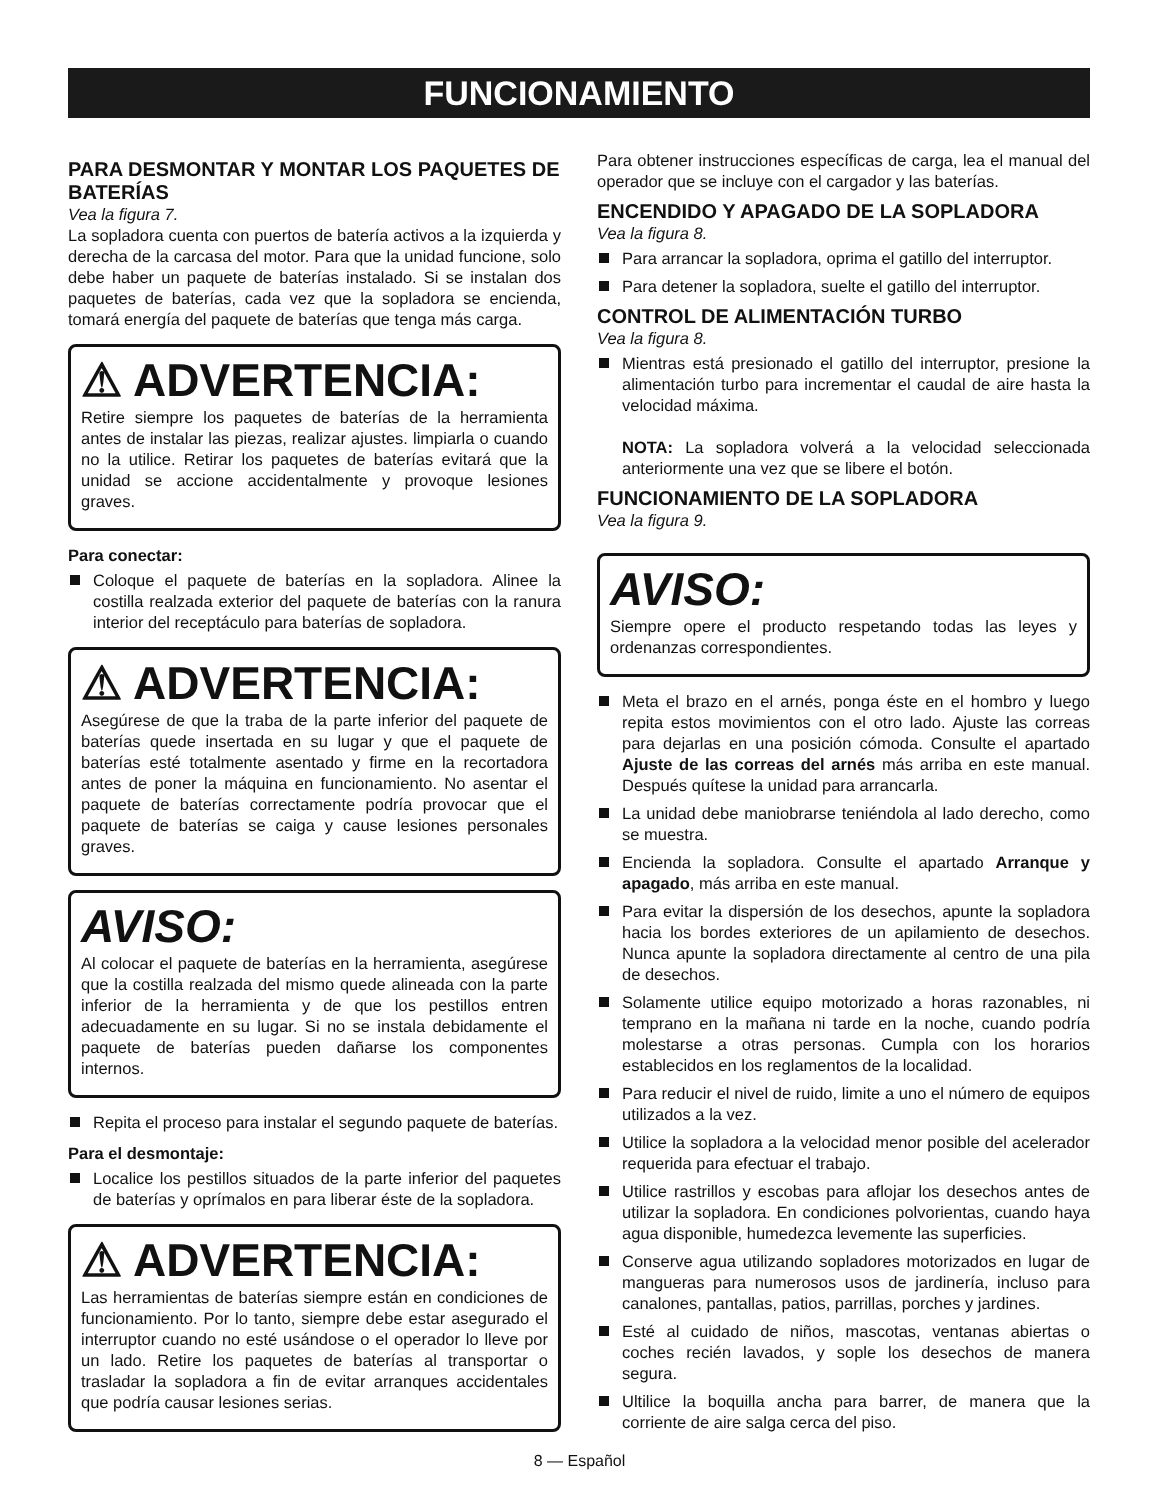FUNCIONAMIENTO
PARA DESMONTAR Y MONTAR LOS PAQUETES DE BATERÍAS
Vea la figura 7.
La sopladora cuenta con puertos de batería activos a la izquierda y derecha de la carcasa del motor. Para que la unidad funcione, solo debe haber un paquete de baterías instalado. Si se instalan dos paquetes de baterías, cada vez que la sopladora se encienda, tomará energía del paquete de baterías que tenga más carga.
⚠ ADVERTENCIA:
Retire siempre los paquetes de baterías de la herramienta antes de instalar las piezas, realizar ajustes. limpiarla o cuando no la utilice. Retirar los paquetes de baterías evitará que la unidad se accione accidentalmente y provoque lesiones graves.
Para conectar:
Coloque el paquete de baterías en la sopladora. Alinee la costilla realzada exterior del paquete de baterías con la ranura interior del receptáculo para baterías de sopladora.
⚠ ADVERTENCIA:
Asegúrese de que la traba de la parte inferior del paquete de baterías quede insertada en su lugar y que el paquete de baterías esté totalmente asentado y firme en la recortadora antes de poner la máquina en funcionamiento. No asentar el paquete de baterías correctamente podría provocar que el paquete de baterías se caiga y cause lesiones personales graves.
AVISO:
Al colocar el paquete de baterías en la herramienta, asegúrese que la costilla realzada del mismo quede alineada con la parte inferior de la herramienta y de que los pestillos entren adecuadamente en su lugar. Si no se instala debidamente el paquete de baterías pueden dañarse los componentes internos.
Repita el proceso para instalar el segundo paquete de baterías.
Para el desmontaje:
Localice los pestillos situados de la parte inferior del paquetes de baterías y oprímalos en para liberar éste de la sopladora.
⚠ ADVERTENCIA:
Las herramientas de baterías siempre están en condiciones de funcionamiento. Por lo tanto, siempre debe estar asegurado el interruptor cuando no esté usándose o el operador lo lleve por un lado. Retire los paquetes de baterías al transportar o trasladar la sopladora a fin de evitar arranques accidentales que podría causar lesiones serias.
Para obtener instrucciones específicas de carga, lea el manual del operador que se incluye con el cargador y las baterías.
ENCENDIDO Y APAGADO DE LA SOPLADORA
Vea la figura 8.
Para arrancar la sopladora, oprima el gatillo del interruptor.
Para detener la sopladora, suelte el gatillo del interruptor.
CONTROL DE ALIMENTACIÓN TURBO
Vea la figura 8.
Mientras está presionado el gatillo del interruptor, presione la alimentación turbo para incrementar el caudal de aire hasta la velocidad máxima.
NOTA: La sopladora volverá a la velocidad seleccionada anteriormente una vez que se libere el botón.
FUNCIONAMIENTO DE LA SOPLADORA
Vea la figura 9.
AVISO:
Siempre opere el producto respetando todas las leyes y ordenanzas correspondientes.
Meta el brazo en el arnés, ponga éste en el hombro y luego repita estos movimientos con el otro lado. Ajuste las correas para dejarlas en una posición cómoda. Consulte el apartado Ajuste de las correas del arnés más arriba en este manual. Después quítese la unidad para arrancarla.
La unidad debe maniobrarse teniéndola al lado derecho, como se muestra.
Encienda la sopladora. Consulte el apartado Arranque y apagado, más arriba en este manual.
Para evitar la dispersión de los desechos, apunte la sopladora hacia los bordes exteriores de un apilamiento de desechos. Nunca apunte la sopladora directamente al centro de una pila de desechos.
Solamente utilice equipo motorizado a horas razonables, ni temprano en la mañana ni tarde en la noche, cuando podría molestarse a otras personas. Cumpla con los horarios establecidos en los reglamentos de la localidad.
Para reducir el nivel de ruido, limite a uno el número de equipos utilizados a la vez.
Utilice la sopladora a la velocidad menor posible del acelerador requerida para efectuar el trabajo.
Utilice rastrillos y escobas para aflojar los desechos antes de utilizar la sopladora. En condiciones polvorientas, cuando haya agua disponible, humedezca levemente las superficies.
Conserve agua utilizando sopladores motorizados en lugar de mangueras para numerosos usos de jardinería, incluso para canalones, pantallas, patios, parrillas, porches y jardines.
Esté al cuidado de niños, mascotas, ventanas abiertas o coches recién lavados, y sople los desechos de manera segura.
Ultilice la boquilla ancha para barrer, de manera que la corriente de aire salga cerca del piso.
8 — Español